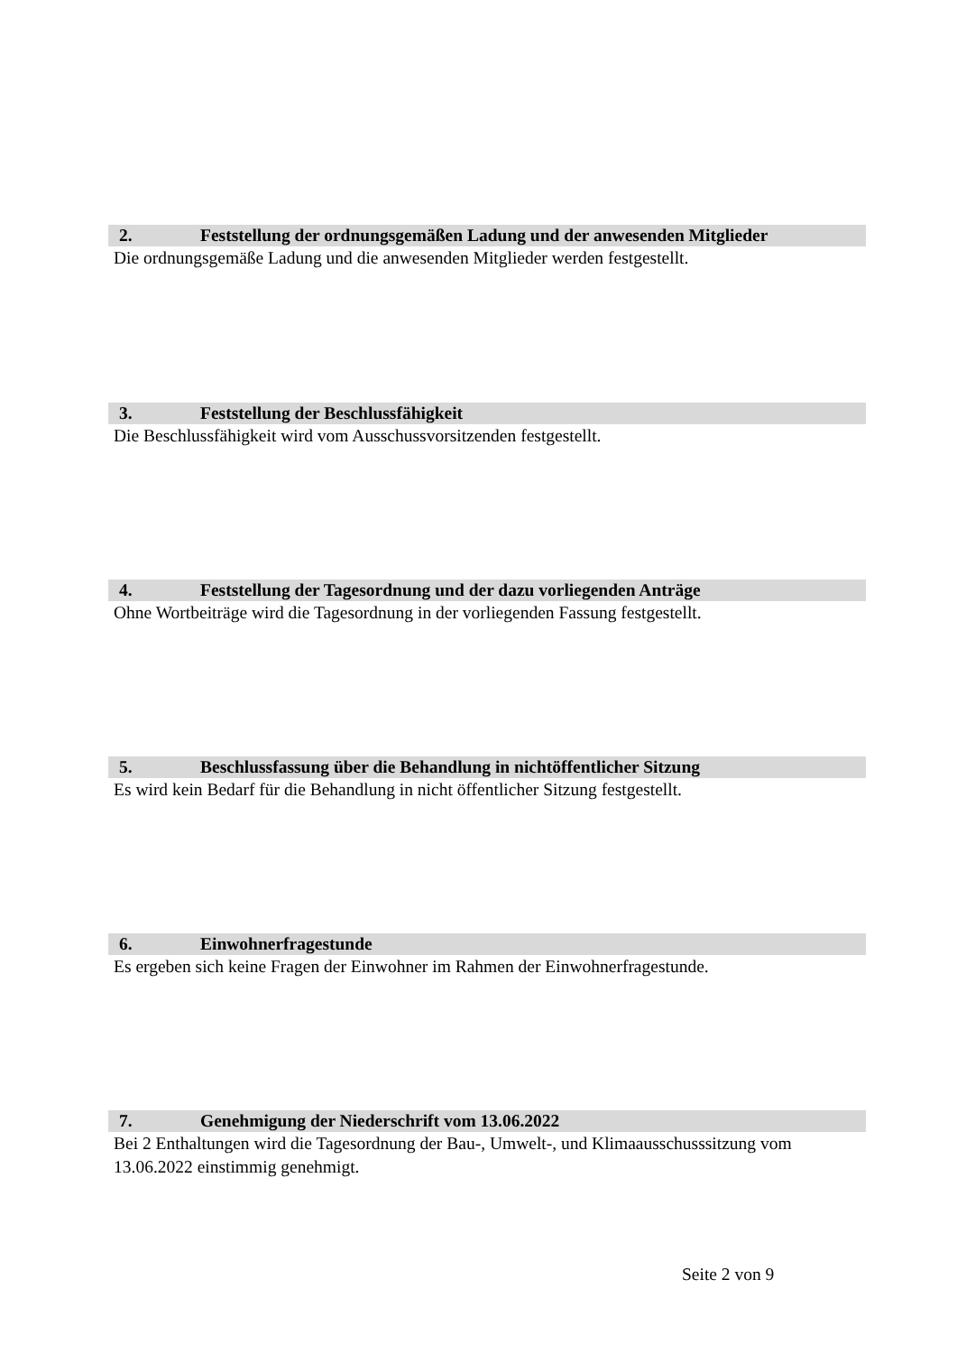2. Feststellung der ordnungsgemäßen Ladung und der anwesenden Mitglieder
Die ordnungsgemäße Ladung und die anwesenden Mitglieder werden festgestellt.
3. Feststellung der Beschlussfähigkeit
Die Beschlussfähigkeit wird vom Ausschussvorsitzenden festgestellt.
4. Feststellung der Tagesordnung und der dazu vorliegenden Anträge
Ohne Wortbeiträge wird die Tagesordnung in der vorliegenden Fassung festgestellt.
5. Beschlussfassung über die Behandlung in nichtöffentlicher Sitzung
Es wird kein Bedarf für die Behandlung in nicht öffentlicher Sitzung festgestellt.
6. Einwohnerfragestunde
Es ergeben sich keine Fragen der Einwohner im Rahmen der Einwohnerfragestunde.
7. Genehmigung der Niederschrift vom 13.06.2022
Bei 2 Enthaltungen wird die Tagesordnung der Bau-, Umwelt-, und Klimaausschusssitzung vom 13.06.2022 einstimmig genehmigt.
Seite 2 von 9